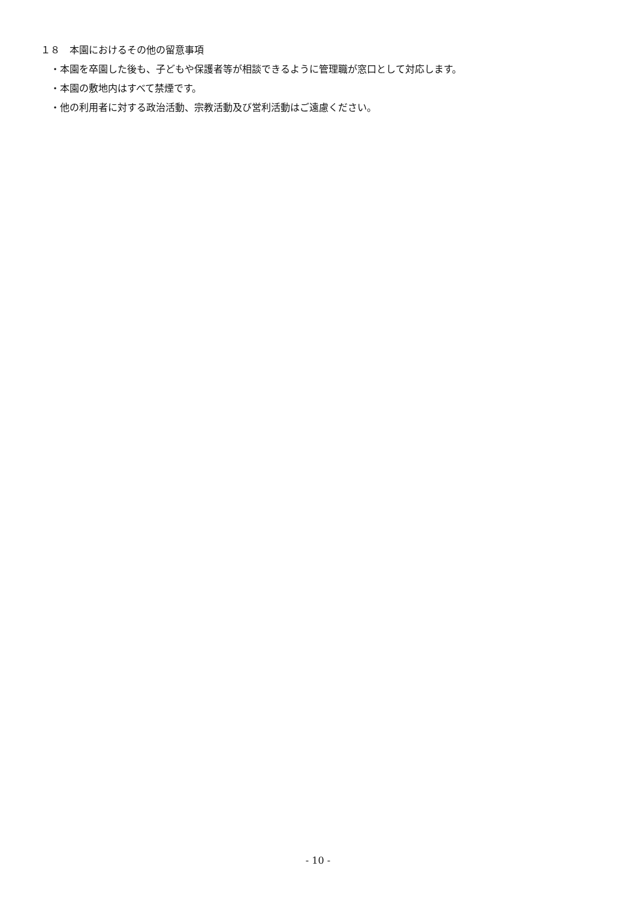１８　本園におけるその他の留意事項
・本園を卒園した後も、子どもや保護者等が相談できるように管理職が窓口として対応します。
・本園の敷地内はすべて禁煙です。
・他の利用者に対する政治活動、宗教活動及び営利活動はご遠慮ください。
- 10 -